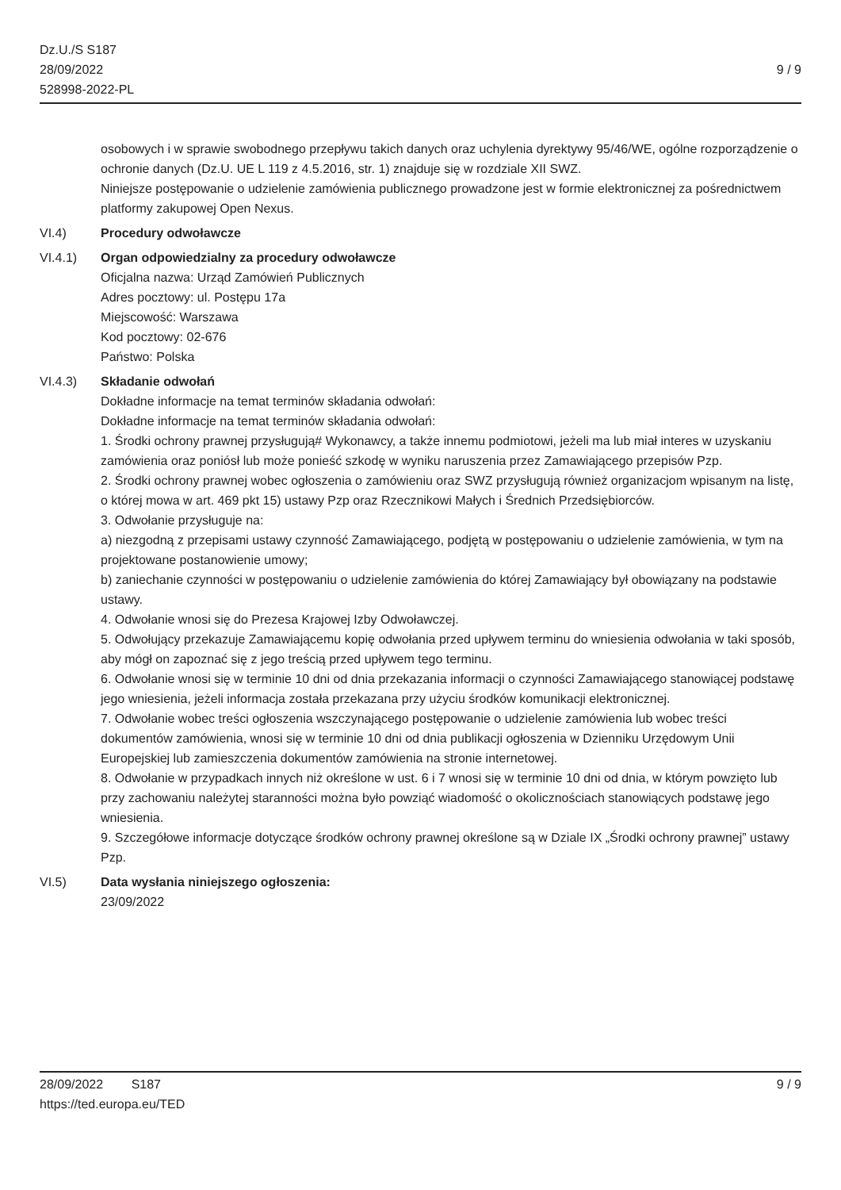Dz.U./S S187
28/09/2022
528998-2022-PL
9 / 9
osobowych i w sprawie swobodnego przepływu takich danych oraz uchylenia dyrektywy 95/46/WE, ogólne rozporządzenie o ochronie danych (Dz.U. UE L 119 z 4.5.2016, str. 1) znajduje się w rozdziale XII SWZ.
Niniejsze postępowanie o udzielenie zamówienia publicznego prowadzone jest w formie elektronicznej za pośrednictwem platformy zakupowej Open Nexus.
VI.4) Procedury odwoławcze
VI.4.1) Organ odpowiedzialny za procedury odwoławcze
Oficjalna nazwa: Urząd Zamówień Publicznych
Adres pocztowy: ul. Postępu 17a
Miejscowość: Warszawa
Kod pocztowy: 02-676
Państwo: Polska
VI.4.3) Składanie odwołań
Dokładne informacje na temat terminów składania odwołań:
Dokładne informacje na temat terminów składania odwołań:
1. Środki ochrony prawnej przysługują# Wykonawcy, a także innemu podmiotowi, jeżeli ma lub miał interes w uzyskaniu zamówienia oraz poniósł lub może ponieść szkodę w wyniku naruszenia przez Zamawiającego przepisów Pzp.
2. Środki ochrony prawnej wobec ogłoszenia o zamówieniu oraz SWZ przysługują również organizacjom wpisanym na listę, o której mowa w art. 469 pkt 15) ustawy Pzp oraz Rzecznikowi Małych i Średnich Przedsiębiorców.
3. Odwołanie przysługuje na:
a) niezgodną z przepisami ustawy czynność Zamawiającego, podjętą w postępowaniu o udzielenie zamówienia, w tym na projektowane postanowienie umowy;
b) zaniechanie czynności w postępowaniu o udzielenie zamówienia do której Zamawiający był obowiązany na podstawie ustawy.
4. Odwołanie wnosi się do Prezesa Krajowej Izby Odwoławczej.
5. Odwołujący przekazuje Zamawiającemu kopię odwołania przed upływem terminu do wniesienia odwołania w taki sposób, aby mógł on zapoznać się z jego treścią przed upływem tego terminu.
6. Odwołanie wnosi się w terminie 10 dni od dnia przekazania informacji o czynności Zamawiającego stanowiącej podstawę jego wniesienia, jeżeli informacja została przekazana przy użyciu środków komunikacji elektronicznej.
7. Odwołanie wobec treści ogłoszenia wszczynającego postępowanie o udzielenie zamówienia lub wobec treści dokumentów zamówienia, wnosi się w terminie 10 dni od dnia publikacji ogłoszenia w Dzienniku Urzędowym Unii Europejskiej lub zamieszczenia dokumentów zamówienia na stronie internetowej.
8. Odwołanie w przypadkach innych niż określone w ust. 6 i 7 wnosi się w terminie 10 dni od dnia, w którym powzięto lub przy zachowaniu należytej staranności można było powziąć wiadomość o okolicznościach stanowiących podstawę jego wniesienia.
9. Szczegółowe informacje dotyczące środków ochrony prawnej określone są w Dziale IX „Środki ochrony prawnej” ustawy Pzp.
VI.5) Data wysłania niniejszego ogłoszenia:
23/09/2022
28/09/2022 S187 9 / 9
https://ted.europa.eu/TED